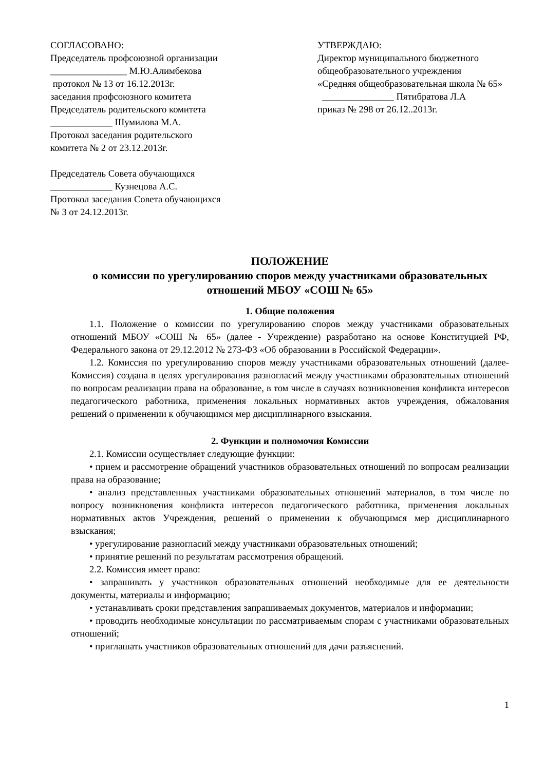СОГЛАСОВАНО:
Председатель профсоюзной организации
________________ М.Ю.Алимбекова
протокол № 13 от 16.12.2013г.
заседания профсоюзного комитета
Председатель родительского комитета
_____________ Шумилова М.А.
Протокол заседания родительского
комитета № 2 от 23.12.2013г.
Председатель Совета обучающихся
_____________ Кузнецова А.С.
Протокол заседания Совета обучающихся
№ 3 от 24.12.2013г.
УТВЕРЖДАЮ:
Директор муниципального бюджетного
общеобразовательного учреждения
«Средняя общеобразовательная школа № 65»
_______________ Пятибратова Л.А
приказ № 298 от 26.12..2013г.
ПОЛОЖЕНИЕ
о комиссии по урегулированию споров между участниками образовательных отношений МБОУ «СОШ № 65»
1. Общие положения
1.1. Положение о комиссии по урегулированию споров между участниками образовательных отношений МБОУ «СОШ № 65» (далее - Учреждение) разработано на основе Конституцией РФ, Федерального закона от 29.12.2012 № 273-ФЗ «Об образовании в Российской Федерации».
1.2. Комиссия по урегулированию споров между участниками образовательных отношений (далее-Комиссия) создана в целях урегулирования разногласий между участниками образовательных отношений по вопросам реализации права на образование, в том числе в случаях возникновения конфликта интересов педагогического работника, применения локальных нормативных актов учреждения, обжалования решений о применении к обучающимся мер дисциплинарного взыскания.
2. Функции и полномочия Комиссии
2.1. Комиссии осуществляет следующие функции:
• прием и рассмотрение обращений участников образовательных отношений по вопросам реализации права на образование;
• анализ представленных участниками образовательных отношений материалов, в том числе по вопросу возникновения конфликта интересов педагогического работника, применения локальных нормативных актов Учреждения, решений о применении к обучающимся мер дисциплинарного взыскания;
• урегулирование разногласий между участниками образовательных отношений;
• принятие решений по результатам рассмотрения обращений.
2.2. Комиссия имеет право:
• запрашивать у участников образовательных отношений необходимые для ее деятельности документы, материалы и информацию;
• устанавливать сроки представления запрашиваемых документов, материалов и информации;
• проводить необходимые консультации по рассматриваемым спорам с участниками образовательных отношений;
• приглашать участников образовательных отношений для дачи разъяснений.
1